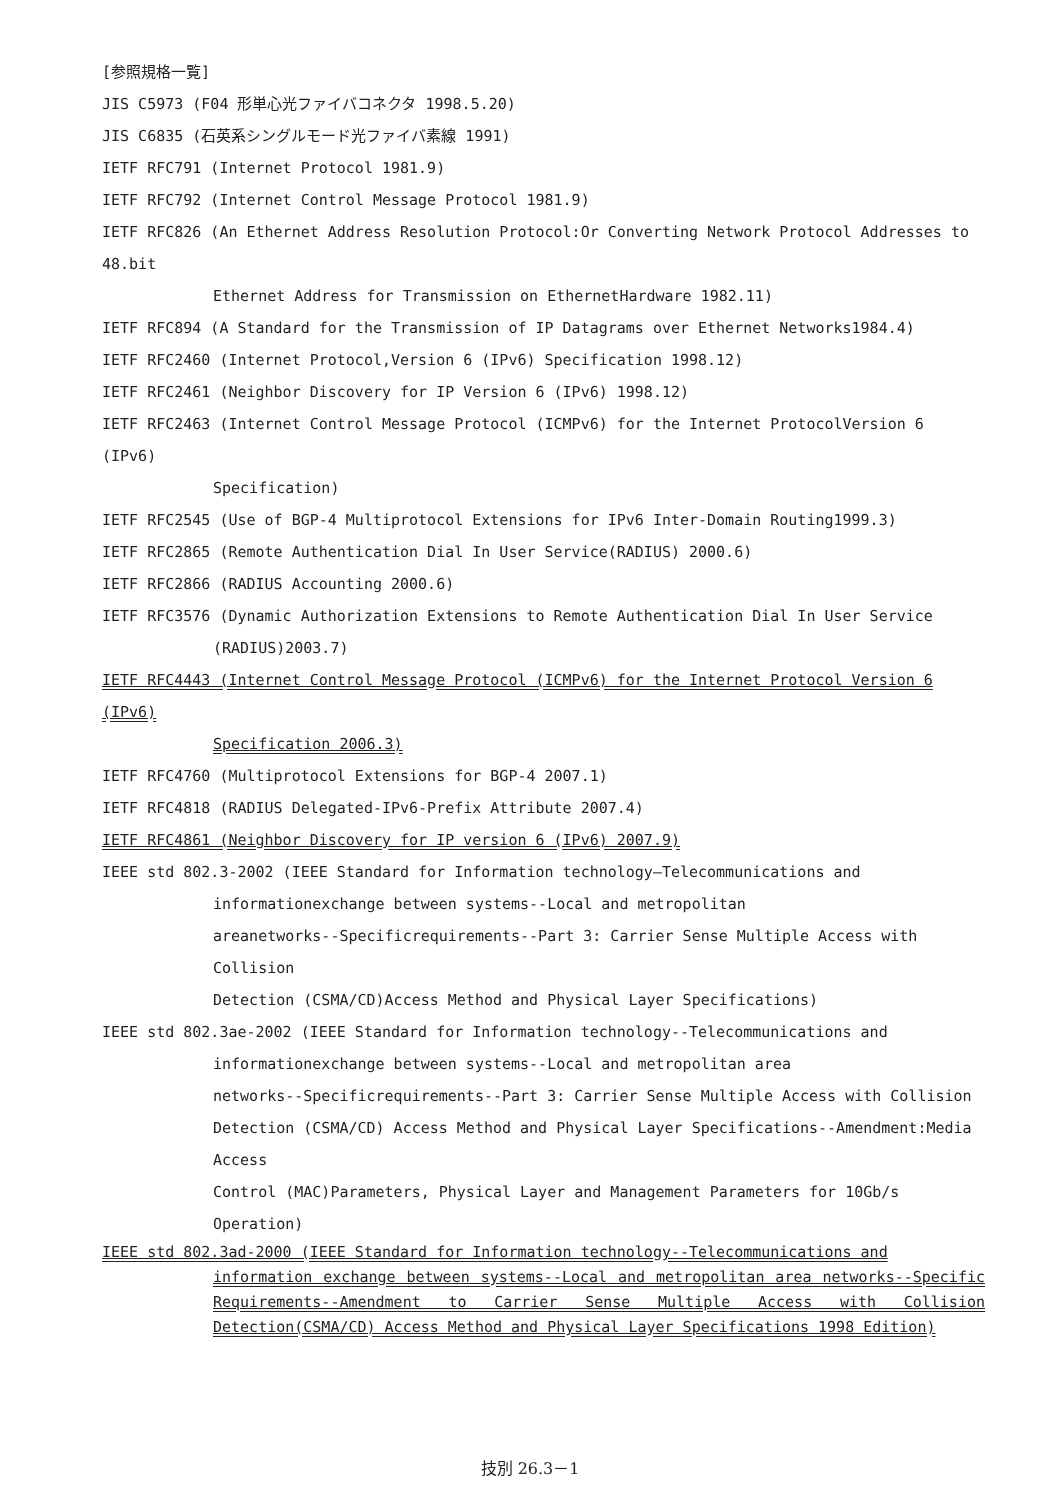[参照規格一覧]
JIS C5973 (F04 形単心光ファイバコネクタ 1998.5.20)
JIS C6835 (石英系シングルモード光ファイバ素線 1991)
IETF RFC791 (Internet Protocol 1981.9)
IETF RFC792 (Internet Control Message Protocol 1981.9)
IETF RFC826 (An Ethernet Address Resolution Protocol:Or Converting Network Protocol Addresses to 48.bit
Ethernet Address for Transmission on EthernetHardware 1982.11)
IETF RFC894 (A Standard for the Transmission of IP Datagrams over Ethernet Networks1984.4)
IETF RFC2460 (Internet Protocol,Version 6 (IPv6) Specification 1998.12)
IETF RFC2461 (Neighbor Discovery for IP Version 6 (IPv6) 1998.12)
IETF RFC2463 (Internet Control Message Protocol (ICMPv6) for the Internet ProtocolVersion 6 (IPv6)
Specification)
IETF RFC2545 (Use of BGP-4 Multiprotocol Extensions for IPv6 Inter-Domain Routing1999.3)
IETF RFC2865 (Remote Authentication Dial In User Service(RADIUS) 2000.6)
IETF RFC2866 (RADIUS Accounting 2000.6)
IETF RFC3576 (Dynamic Authorization Extensions to Remote Authentication Dial In User Service
(RADIUS)2003.7)
IETF RFC4443 (Internet Control Message Protocol (ICMPv6) for the Internet Protocol Version 6 (IPv6)
Specification 2006.3)
IETF RFC4760 (Multiprotocol Extensions for BGP-4 2007.1)
IETF RFC4818 (RADIUS Delegated-IPv6-Prefix Attribute 2007.4)
IETF RFC4861 (Neighbor Discovery for IP version 6 (IPv6) 2007.9)
IEEE std 802.3-2002 (IEEE Standard for Information technology―Telecommunications and
informationexchange between systems--Local and metropolitan
areanetworks--Specificrequirements--Part 3: Carrier Sense Multiple Access with Collision
Detection (CSMA/CD)Access Method and Physical Layer Specifications)
IEEE std 802.3ae-2002 (IEEE Standard for Information technology--Telecommunications and
informationexchange between systems--Local and metropolitan area
networks--Specificrequirements--Part 3: Carrier Sense Multiple Access with Collision
Detection (CSMA/CD) Access Method and Physical Layer Specifications--Amendment:Media Access
Control (MAC)Parameters, Physical Layer and Management Parameters for 10Gb/s Operation)
IEEE std 802.3ad-2000 (IEEE Standard for Information technology--Telecommunications and
information exchange between systems--Local and metropolitan area networks--Specific Requirements--Amendment to Carrier Sense Multiple Access with Collision Detection(CSMA/CD) Access Method and Physical Layer Specifications 1998 Edition)
技別 26.3－1